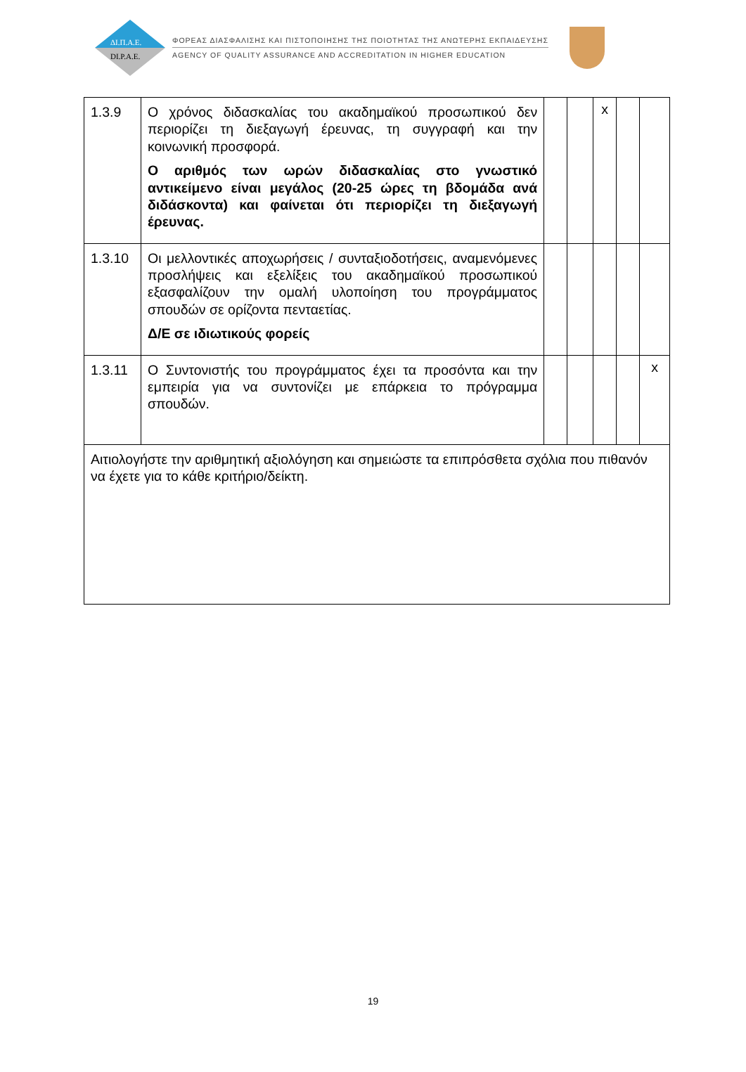ΔΙ.Π.Α.Ε.
DI.P.A.E.
ΦΟΡΕΑΣ ΔΙΑΣΦΑΛΙΣΗΣ ΚΑΙ ΠΙΣΤΟΠΟΙΗΣΗΣ ΤΗΣ ΠΟΙΟΤΗΤΑΣ ΤΗΣ ΑΝΩΤΕΡΗΣ ΕΚΠΑΙΔΕΥΣΗΣ
AGENCY OF QUALITY ASSURANCE AND ACCREDITATION IN HIGHER EDUCATION
| 1.3.9 | Ο χρόνος διδασκαλίας του ακαδημαϊκού προσωπικού δεν περιορίζει τη διεξαγωγή έρευνας, τη συγγραφή και την κοινωνική προσφορά. Ο αριθμός των ωρών διδασκαλίας στο γνωστικό αντικείμενο είναι μεγάλος (20-25 ώρες τη βδομάδα ανά διδάσκοντα) και φαίνεται ότι περιορίζει τη διεξαγωγή έρευνας. | | | x | | |
| 1.3.10 | Οι μελλοντικές αποχωρήσεις / συνταξιοδοτήσεις, αναμενόμενες προσλήψεις και εξελίξεις του ακαδημαϊκού προσωπικού εξασφαλίζουν την ομαλή υλοποίηση του προγράμματος σπουδών σε ορίζοντα πενταετίας. Δ/Ε σε ιδιωτικούς φορείς | | | | | |
| 1.3.11 | Ο Συντονιστής του προγράμματος έχει τα προσόντα και την εμπειρία για να συντονίζει με επάρκεια το πρόγραμμα σπουδών. | | | | | x |
| Αιτιολογήστε την αριθμητική αξιολόγηση και σημειώστε τα επιπρόσθετα σχόλια που πιθανόν να έχετε για το κάθε κριτήριο/δείκτη. | | | | | | |
19